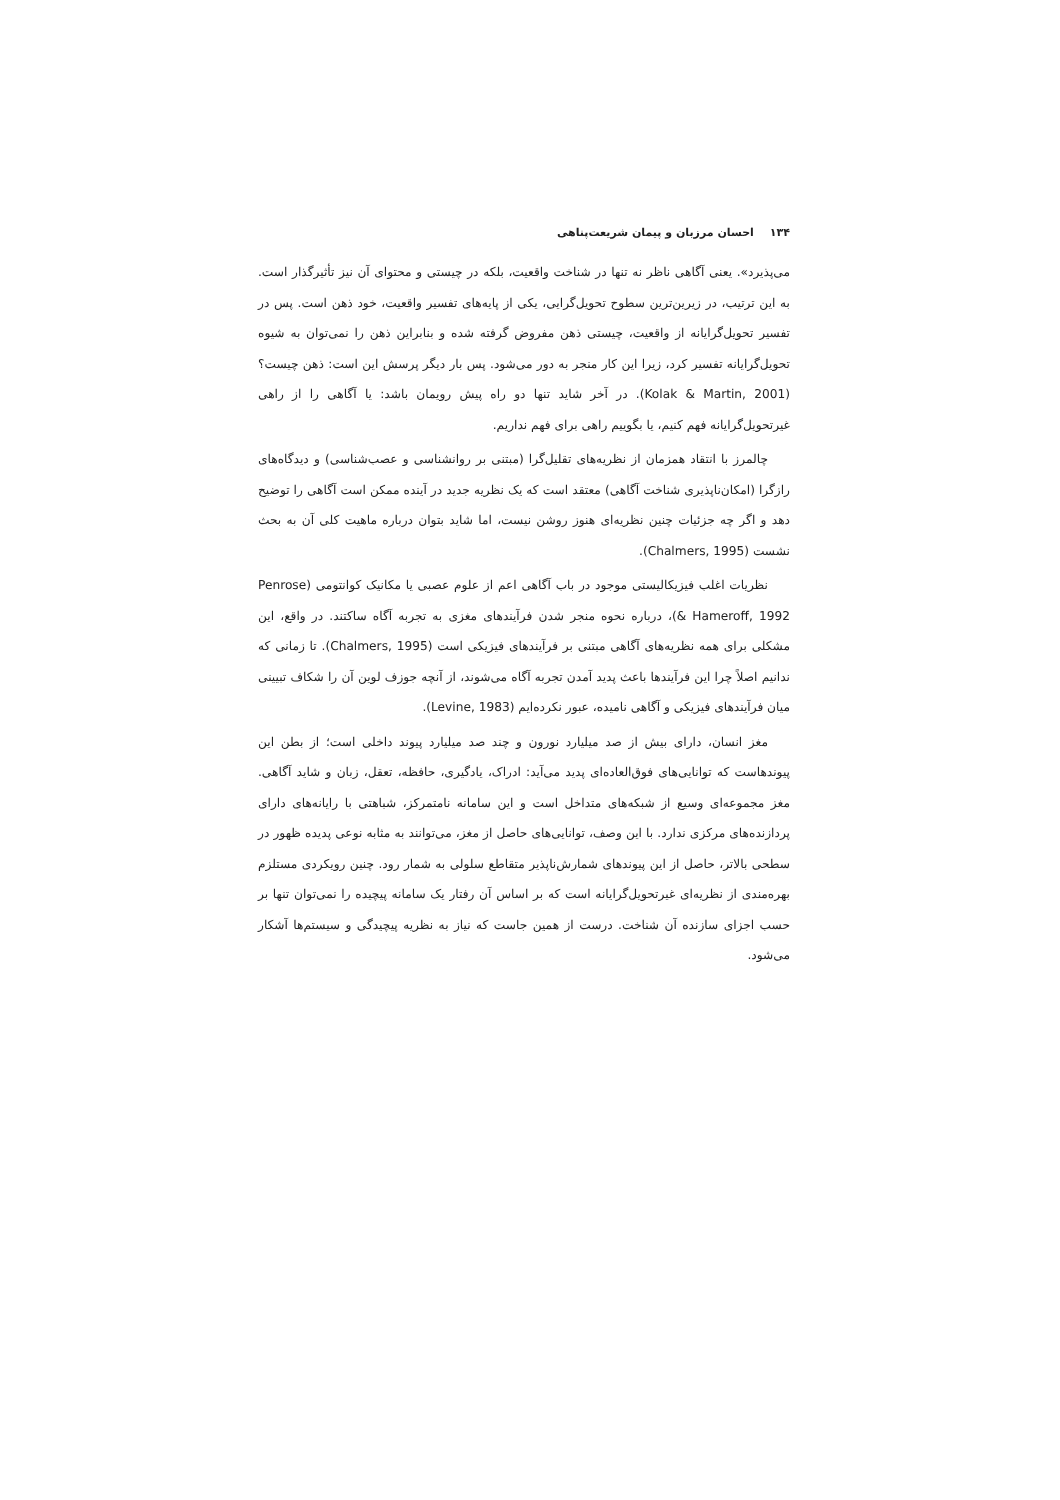۱۳۴احسان مرزبان و پیمان شریعت‌پناهی
می‌پذیرد». یعنی آگاهی ناظر نه تنها در شناخت واقعیت، بلکه در چیستی و محتوای آن نیز تأثیرگذار است. به این ترتیب، در زیرین‌ترین سطوح تحویل‌گرایی، یکی از پایه‌های تفسیر واقعیت، خود ذهن است. پس در تفسیر تحویل‌گرایانه از واقعیت، چیستی ذهن مفروض گرفته شده و بنابراین ذهن را نمی‌توان به شیوه تحویل‌گرایانه تفسیر کرد، زیرا این کار منجر به دور می‌شود. پس بار دیگر پرسش این است: ذهن چیست؟ (Kolak & Martin, 2001). در آخر شاید تنها دو راه پیش رویمان باشد: یا آگاهی را از راهی غیرتحویل‌گرایانه فهم کنیم، یا بگوییم راهی برای فهم نداریم.
چالمرز با انتقاد همزمان از نظریه‌های تقلیل‌گرا (مبتنی بر روانشناسی و عصب‌شناسی) و دیدگاه‌های رازگرا (امکان‌ناپذیری شناخت آگاهی) معتقد است که یک نظریه جدید در آینده ممکن است آگاهی را توضیح دهد و اگر چه جزئیات چنین نظریه‌ای هنوز روشن نیست، اما شاید بتوان درباره ماهیت کلی آن به بحث نشست (Chalmers, 1995).
نظریات اغلب فیزیکالیستی موجود در باب آگاهی اعم از علوم عصبی یا مکانیک کوانتومی (Penrose & Hameroff, 1992)، درباره نحوه منجر شدن فرآیندهای مغزی به تجربه آگاه ساکتند. در واقع، این مشکلی برای همه نظریه‌های آگاهی مبتنی بر فرآیندهای فیزیکی است (Chalmers, 1995). تا زمانی که ندانیم اصلاً چرا این فرآیندها باعث پدید آمدن تجربه آگاه می‌شوند، از آنچه جوزف لوین آن را شکاف تبیینی میان فرآیندهای فیزیکی و آگاهی نامیده، عبور نکرده‌ایم (Levine, 1983).
مغز انسان، دارای بیش از صد میلیارد نورون و چند صد میلیارد پیوند داخلی است؛ از بطن این پیوندهاست که توانایی‌های فوق‌العاده‌ای پدید می‌آید: ادراک، یادگیری، حافظه، تعقل، زبان و شاید آگاهی. مغز مجموعه‌ای وسیع از شبکه‌های متداخل است و این سامانه نامتمرکز، شباهتی با رایانه‌های دارای پردازنده‌های مرکزی ندارد. با این وصف، توانایی‌های حاصل از مغز، می‌توانند به مثابه نوعی پدیده ظهور در سطحی بالاتر، حاصل از این پیوندهای شمارش‌ناپذیر متقاطع سلولی به شمار رود. چنین رویکردی مستلزم بهره‌مندی از نظریه‌ای غیرتحویل‌گرایانه است که بر اساس آن رفتار یک سامانه پیچیده را نمی‌توان تنها بر حسب اجزای سازنده آن شناخت. درست از همین جاست که نیاز به نظریه پیچیدگی و سیستم‌ها آشکار می‌شود.